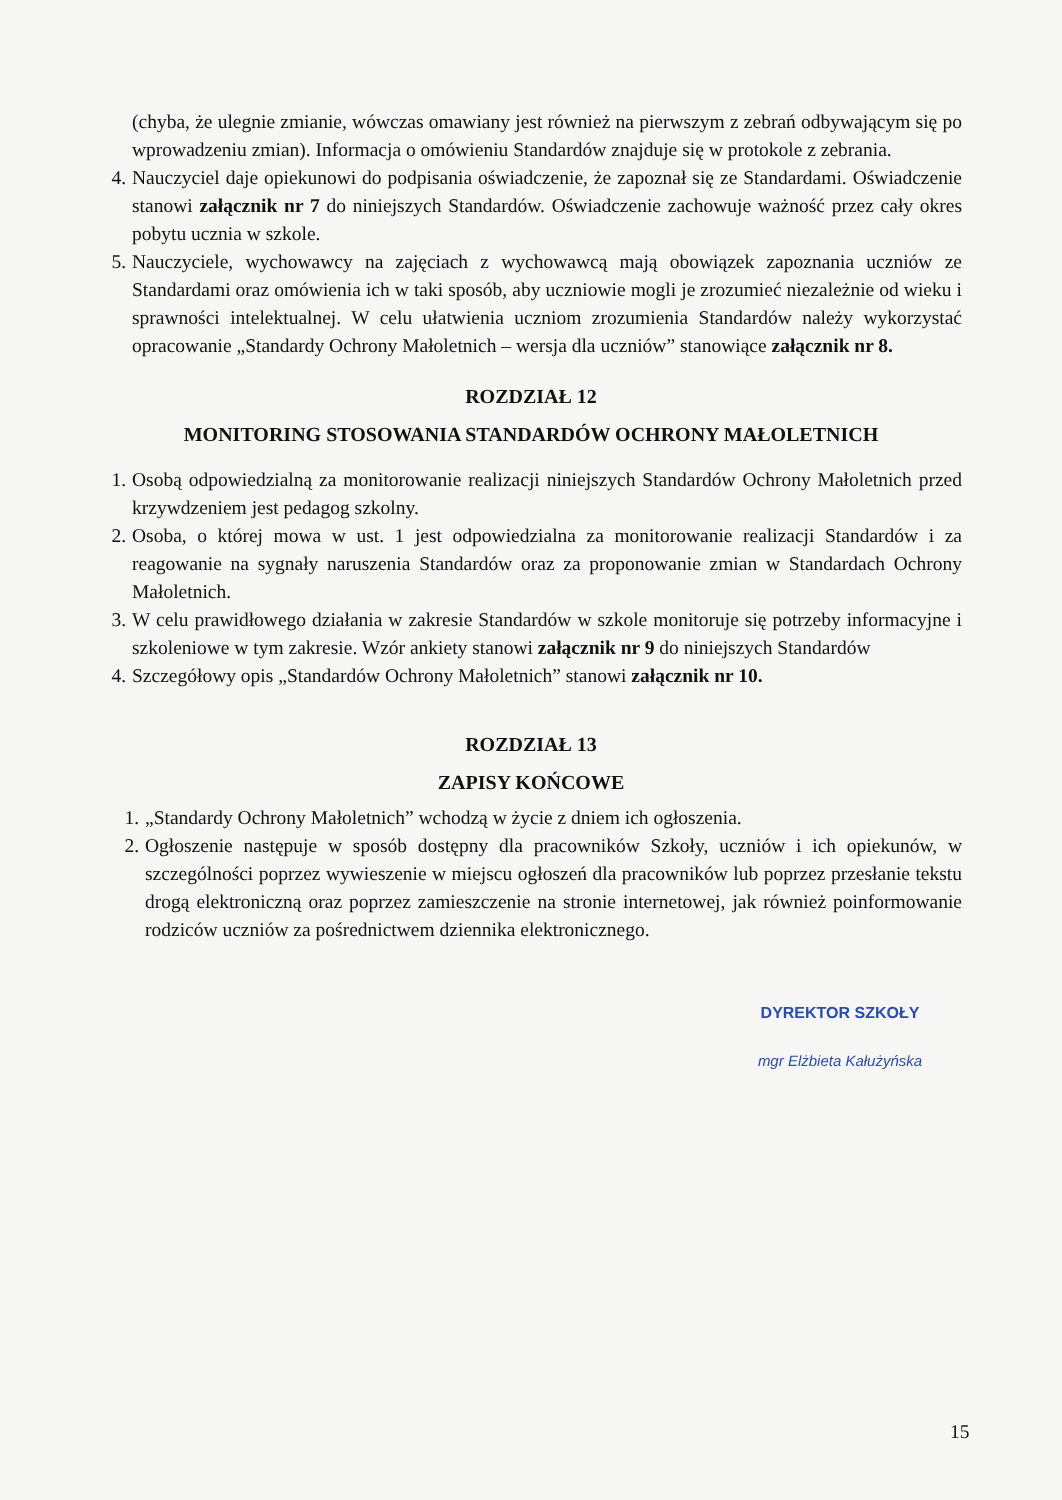(chyba, że ulegnie zmianie, wówczas omawiany jest również na pierwszym z zebrań odbywającym się po wprowadzeniu zmian). Informacja o omówieniu Standardów znajduje się w protokole z zebrania.
4. Nauczyciel daje opiekunowi do podpisania oświadczenie, że zapoznał się ze Standardami. Oświadczenie stanowi załącznik nr 7 do niniejszych Standardów. Oświadczenie zachowuje ważność przez cały okres pobytu ucznia w szkole.
5. Nauczyciele, wychowawcy na zajęciach z wychowawcą mają obowiązek zapoznania uczniów ze Standardami oraz omówienia ich w taki sposób, aby uczniowie mogli je zrozumieć niezależnie od wieku i sprawności intelektualnej. W celu ułatwienia uczniom zrozumienia Standardów należy wykorzystać opracowanie „Standardy Ochrony Małoletnich – wersja dla uczniów” stanowiące załącznik nr 8.
ROZDZIAŁ 12
MONITORING STOSOWANIA STANDARDÓW OCHRONY MAŁOLETNICH
1. Osobą odpowiedzialną za monitorowanie realizacji niniejszych Standardów Ochrony Małoletnich przed krzywdzeniem jest pedagog szkolny.
2. Osoba, o której mowa w ust. 1 jest odpowiedzialna za monitorowanie realizacji Standardów i za reagowanie na sygnały naruszenia Standardów oraz za proponowanie zmian w Standardach Ochrony Małoletnich.
3. W celu prawidłowego działania w zakresie Standardów w szkole monitoruje się potrzeby informacyjne i szkoleniowe w tym zakresie. Wzór ankiety stanowi załącznik nr 9 do niniejszych Standardów
4. Szczegółowy opis „Standardów Ochrony Małoletnich” stanowi załącznik nr 10.
ROZDZIAŁ 13
ZAPISY KOŃCOWE
1. „Standardy Ochrony Małoletnich” wchodzą w życie z dniem ich ogłoszenia.
2. Ogłoszenie następuje w sposób dostępny dla pracowników Szkoły, uczniów i ich opiekunów, w szczególności poprzez wywieszenie w miejscu ogłoszeń dla pracowników lub poprzez przesłanie tekstu drogą elektroniczną oraz poprzez zamieszczenie na stronie internetowej, jak również poinformowanie rodziców uczniów za pośrednictwem dziennika elektronicznego.
DYREKTOR SZKOŁY
mgr Elżbieta Kałużyńska
15